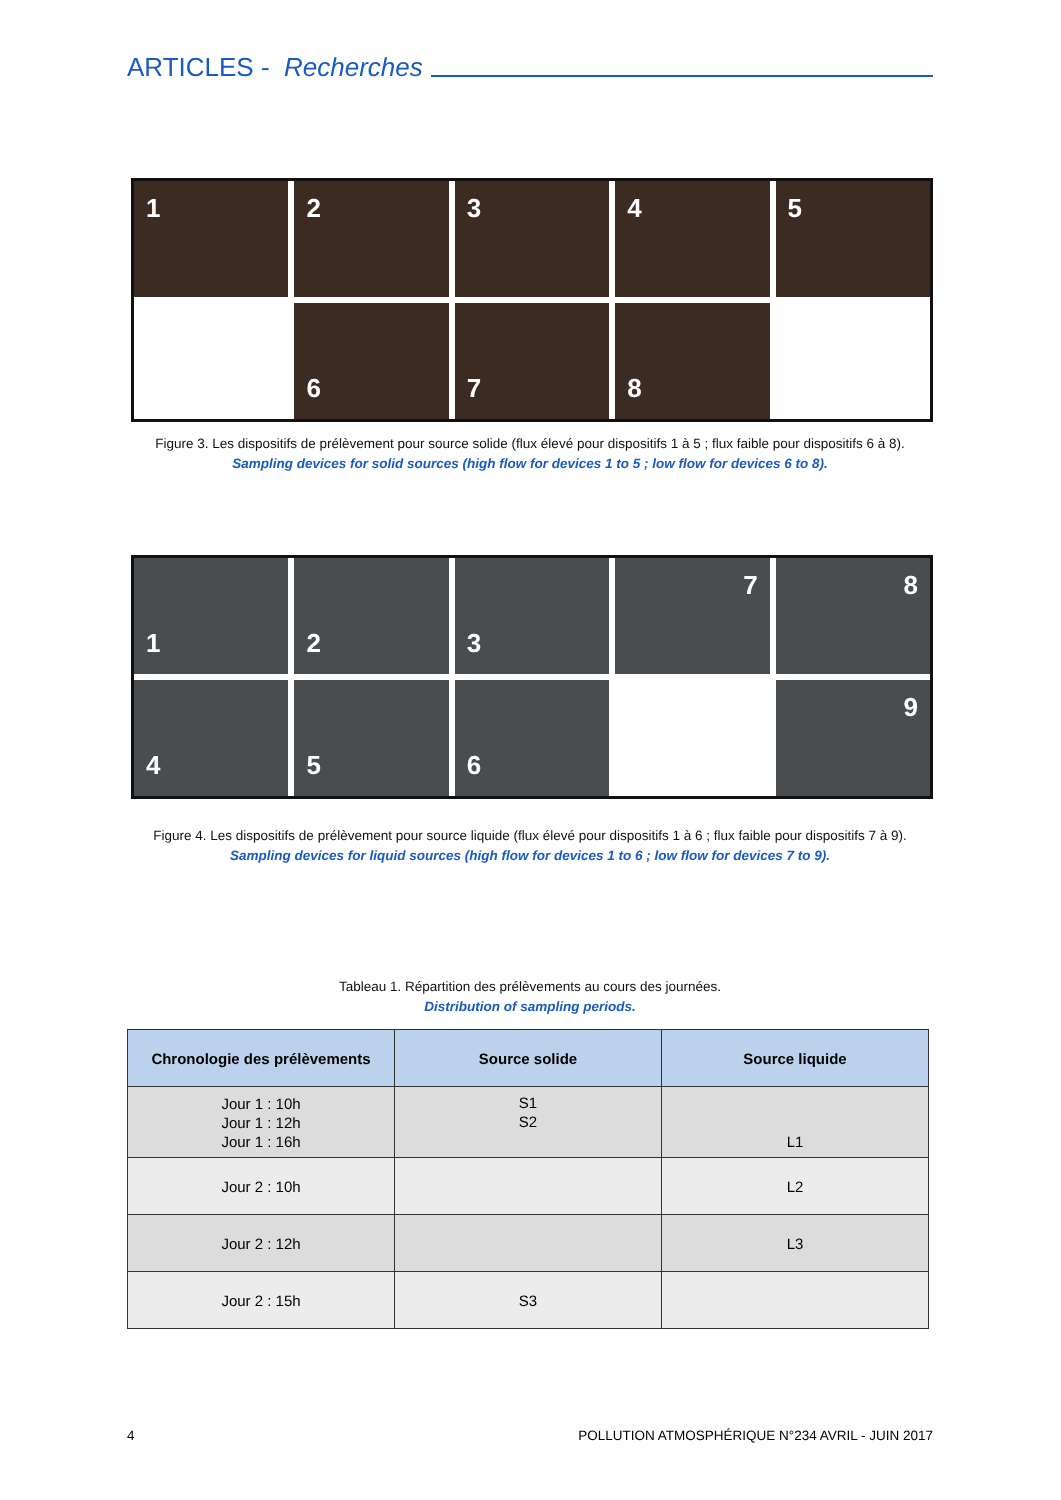ARTICLES - Recherches
1
2
3
4
5
6
7
8
Figure 3. Les dispositifs de prélèvement pour source solide (flux élevé pour dispositifs 1 à 5 ; flux faible pour dispositifs 6 à 8).
Sampling devices for solid sources (high flow for devices 1 to 5 ; low flow for devices 6 to 8).
1
2
3
7
8
4
5
6
9
Figure 4. Les dispositifs de prélèvement pour source liquide (flux élevé pour dispositifs 1 à 6 ; flux faible pour dispositifs 7 à 9).
Sampling devices for liquid sources (high flow for devices 1 to 6 ; low flow for devices 7 to 9).
Tableau 1. Répartition des prélèvements au cours des journées.
Distribution of sampling periods.
| Chronologie des prélèvements | Source solide | Source liquide |
| --- | --- | --- |
| Jour 1 : 10h Jour 1 : 12h Jour 1 : 16h | S1 S2 | L1 |
| Jour 2 : 10h | | L2 |
| Jour 2 : 12h | | L3 |
| Jour 2 : 15h | S3 | |
4 POLLUTION ATMOSPHÉRIQUE N°234 AVRIL - JUIN 2017